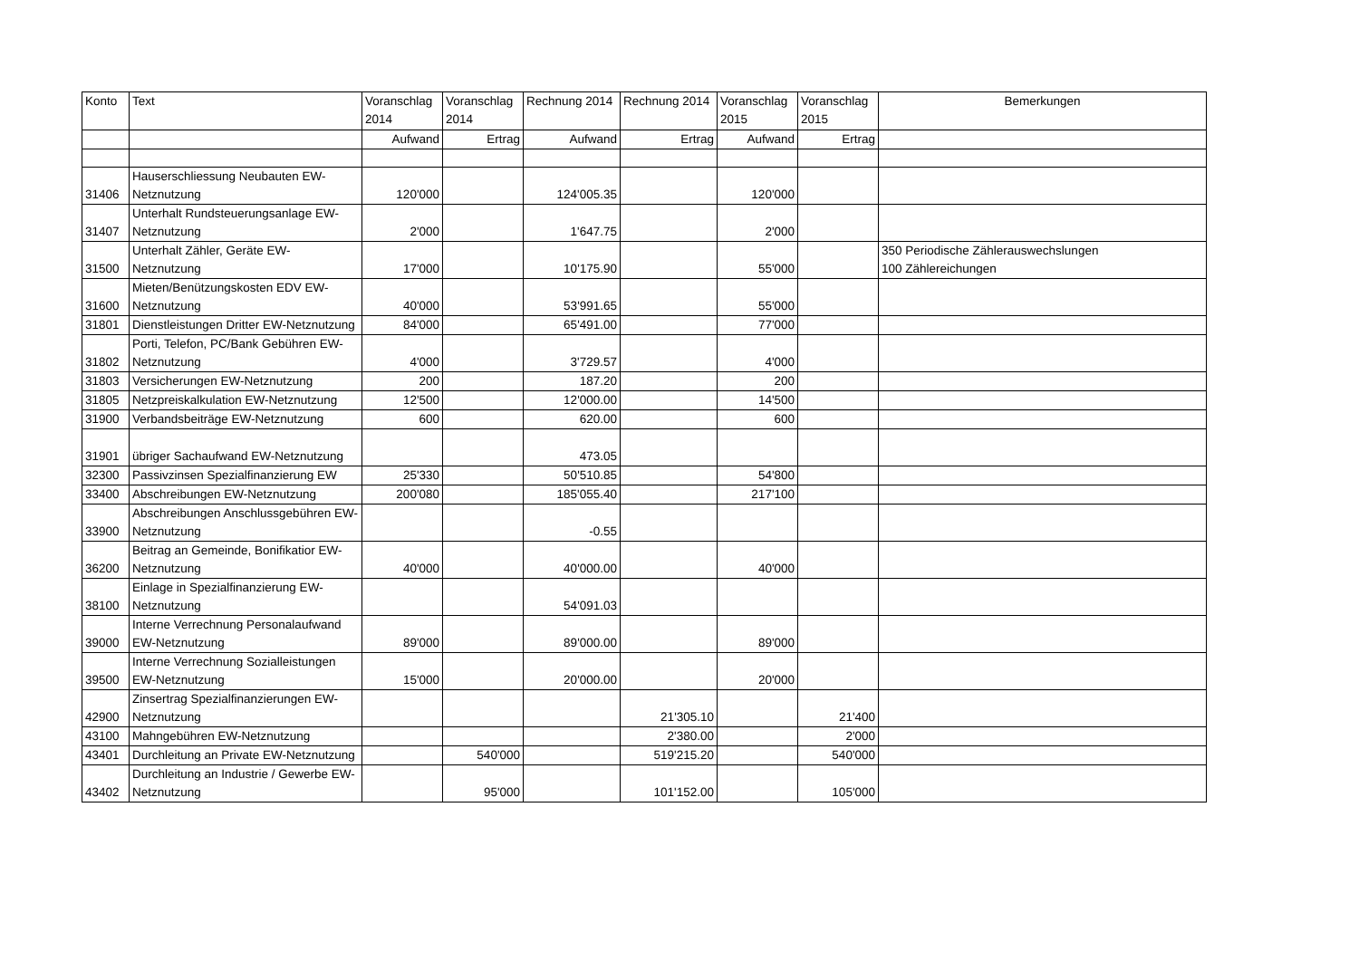| Konto | Text | Voranschlag 2014 | Voranschlag 2014 | Rechnung 2014 | Rechnung 2014 | Voranschlag 2015 | Voranschlag 2015 | Bemerkungen |
| --- | --- | --- | --- | --- | --- | --- | --- | --- |
| | | Aufwand | Ertrag | Aufwand | Ertrag | Aufwand | Ertrag | |
| 31406 | Hauserschliessung Neubauten EW-Netznutzung | 120'000 | | 124'005.35 | | 120'000 | | |
| 31407 | Unterhalt Rundsteuerungsanlage EW-Netznutzung | 2'000 | | 1'647.75 | | 2'000 | | |
| 31500 | Unterhalt Zähler, Geräte EW-Netznutzung | 17'000 | | 10'175.90 | | 55'000 | | 350 Periodische Zählerauswechslungen 100 Zählereichungen |
| 31600 | Mieten/Benützungskosten EDV EW-Netznutzung | 40'000 | | 53'991.65 | | 55'000 | | |
| 31801 | Dienstleistungen Dritter EW-Netznutzung | 84'000 | | 65'491.00 | | 77'000 | | |
| 31802 | Porti, Telefon, PC/Bank Gebühren EW-Netznutzung | 4'000 | | 3'729.57 | | 4'000 | | |
| 31803 | Versicherungen EW-Netznutzung | 200 | | 187.20 | | 200 | | |
| 31805 | Netzpreiskalkulation EW-Netznutzung | 12'500 | | 12'000.00 | | 14'500 | | |
| 31900 | Verbandsbeiträge EW-Netznutzung | 600 | | 620.00 | | 600 | | |
| 31901 | übriger Sachaufwand EW-Netznutzung | | | 473.05 | | | | |
| 32300 | Passivzinsen Spezialfinanzierung EW | 25'330 | | 50'510.85 | | 54'800 | | |
| 33400 | Abschreibungen EW-Netznutzung | 200'080 | | 185'055.40 | | 217'100 | | |
| 33900 | Abschreibungen Anschlussgebühren EW-Netznutzung | | | -0.55 | | | | |
| 36200 | Beitrag an Gemeinde, Bonifikatior EW-Netznutzung | 40'000 | | 40'000.00 | | 40'000 | | |
| 38100 | Einlage in Spezialfinanzierung EW-Netznutzung | | | 54'091.03 | | | | |
| 39000 | Interne Verrechnung Personalaufwand EW-Netznutzung | 89'000 | | 89'000.00 | | 89'000 | | |
| 39500 | Interne Verrechnung Sozialleistungen EW-Netznutzung | 15'000 | | 20'000.00 | | 20'000 | | |
| 42900 | Zinsertrag Spezialfinanzierungen EW-Netznutzung | | | | 21'305.10 | | 21'400 | |
| 43100 | Mahngebühren EW-Netznutzung | | | | 2'380.00 | | 2'000 | |
| 43401 | Durchleitung an Private EW-Netznutzung | | 540'000 | | 519'215.20 | | 540'000 | |
| 43402 | Durchleitung an Industrie / Gewerbe EW-Netznutzung | | 95'000 | | 101'152.00 | | 105'000 | |